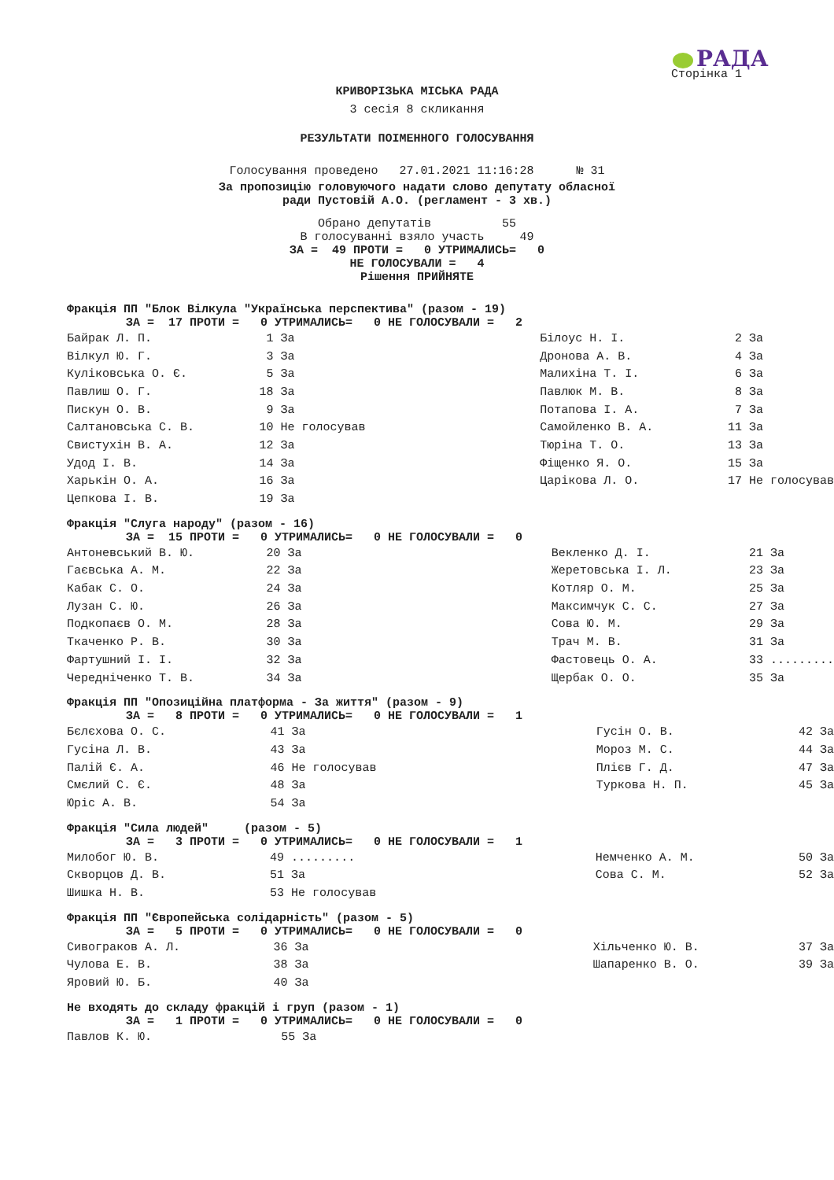РАДА
Сторінка 1
КРИВОРІЗЬКА МІСЬКА РАДА
3 сесія 8 скликання
РЕЗУЛЬТАТИ ПОІМЕННОГО ГОЛОСУВАННЯ
Голосування проведено 27.01.2021 11:16:28 № 31
За пропозицію головуючого надати слово депутату обласної
ради Пустовій А.О. (регламент - 3 хв.)
Обрано депутатів 55 В голосуванні взяло участь 49
ЗА = 49 ПРОТИ = 0 УТРИМАЛИСЬ= 0 НЕ ГОЛОСУВАЛИ = 4 Рішення ПРИЙНЯТЕ
Фракція ПП "Блок Вілкула "Українська перспектива" (разом - 19)
ЗА = 17 ПРОТИ = 0 УТРИМАЛИСЬ= 0 НЕ ГОЛОСУВАЛИ = 2
| Байрак Л. П. | 1 За | Білоус Н. І. | 2 За |
| Вілкул Ю. Г. | 3 За | Дронова А. В. | 4 За |
| Куліковська О. Є. | 5 За | Малихіна Т. І. | 6 За |
| Павлиш О. Г. | 18 За | Павлюк М. В. | 8 За |
| Пискун О. В. | 9 За | Потапова І. А. | 7 За |
| Салтановська С. В. | 10 Не голосував | Самойленко В. А. | 11 За |
| Свистухін В. А. | 12 За | Тюріна Т. О. | 13 За |
| Удод І. В. | 14 За | Фіщенко Я. О. | 15 За |
| Харькін О. А. | 16 За | Царікова Л. О. | 17 Не голосував |
| Цепкова І. В. | 19 За | | |
Фракція "Слуга народу" (разом - 16)
ЗА = 15 ПРОТИ = 0 УТРИМАЛИСЬ= 0 НЕ ГОЛОСУВАЛИ = 0
| Антоневський В. Ю. | 20 За | Векленко Д. І. | 21 За |
| Гаєвська А. М. | 22 За | Жеретовська І. Л. | 23 За |
| Кабак С. О. | 24 За | Котляр О. М. | 25 За |
| Лузан С. Ю. | 26 За | Максимчук С. С. | 27 За |
| Подкопаєв О. М. | 28 За | Сова Ю. М. | 29 За |
| Ткаченко Р. В. | 30 За | Трач М. В. | 31 За |
| Фартушний І. І. | 32 За | Фастовець О. А. | 33 ......... |
| Чередніченко Т. В. | 34 За | Щербак О. О. | 35 За |
Фракція ПП "Опозиційна платформа - За життя" (разом - 9)
ЗА = 8 ПРОТИ = 0 УТРИМАЛИСЬ= 0 НЕ ГОЛОСУВАЛИ = 1
| Бєлєхова О. С. | 41 За | Гусін О. В. | 42 За |
| Гусіна Л. В. | 43 За | Мороз М. С. | 44 За |
| Палій Є. А. | 46 Не голосував | Плієв Г. Д. | 47 За |
| Смєлий С. Є. | 48 За | Туркова Н. П. | 45 За |
| Юріс А. В. | 54 За | | |
Фракція "Сила людей" (разом - 5)
ЗА = 3 ПРОТИ = 0 УТРИМАЛИСЬ= 0 НЕ ГОЛОСУВАЛИ = 1
| Милобог Ю. В. | 49 ......... | Немченко А. М. | 50 За |
| Скворцов Д. В. | 51 За | Сова С. М. | 52 За |
| Шишка Н. В. | 53 Не голосував | | |
Фракція ПП "Європейська солідарність" (разом - 5)
ЗА = 5 ПРОТИ = 0 УТРИМАЛИСЬ= 0 НЕ ГОЛОСУВАЛИ = 0
| Сивограков А. Л. | 36 За | Хільченко Ю. В. | 37 За |
| Чулова Е. В. | 38 За | Шапаренко В. О. | 39 За |
| Яровий Ю. Б. | 40 За | | |
Не входять до складу фракцій і груп (разом - 1)
ЗА = 1 ПРОТИ = 0 УТРИМАЛИСЬ= 0 НЕ ГОЛОСУВАЛИ = 0
| Павлов К. Ю. | 55 За | | |